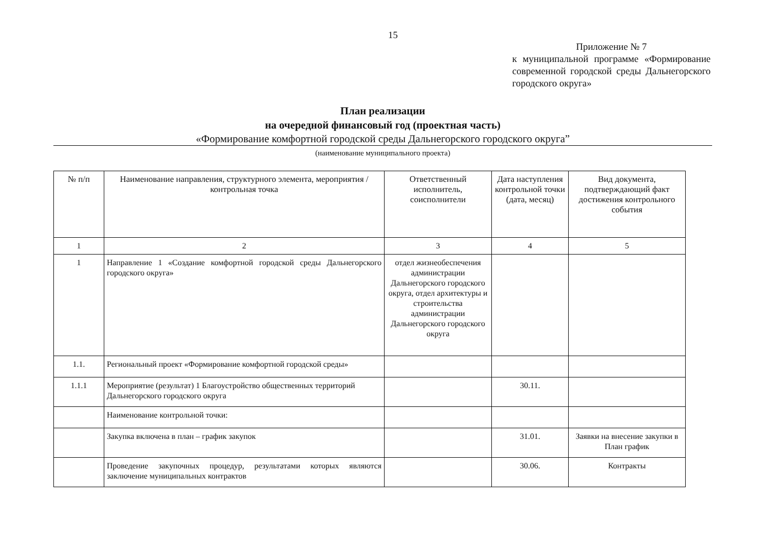15
Приложение № 7
к муниципальной программе «Формирование современной городской среды Дальнегорского городского округа»
План реализации
на очередной финансовый год (проектная часть)
«Формирование комфортной городской среды Дальнегорского городского округа”
(наименование муниципального проекта)
| № п/п | Наименование направления, структурного элемента, мероприятия / контрольная точка | Ответственный исполнитель, соисполнители | Дата наступления контрольной точки (дата, месяц) | Вид документа, подтверждающий факт достижения контрольного события |
| --- | --- | --- | --- | --- |
| 1 | 2 | 3 | 4 | 5 |
| 1 | Направление 1 «Создание комфортной городской среды Дальнегорского городского округа» | отдел жизнеобеспечения администрации Дальнегорского городского округа, отдел архитектуры и строительства администрации Дальнегорского городского округа | | |
| 1.1. | Региональный проект «Формирование комфортной городской среды» | | | |
| 1.1.1 | Мероприятие (результат) 1 Благоустройство общественных территорий Дальнегорского городского округа | | 30.11. | |
| | Наименование контрольной точки: | | | |
| | Закупка включена в план – график закупок | | 31.01. | Заявки на внесение закупки в План график |
| | Проведение закупочных процедур, результатами которых являются заключение муниципальных контрактов | | 30.06. | Контракты |